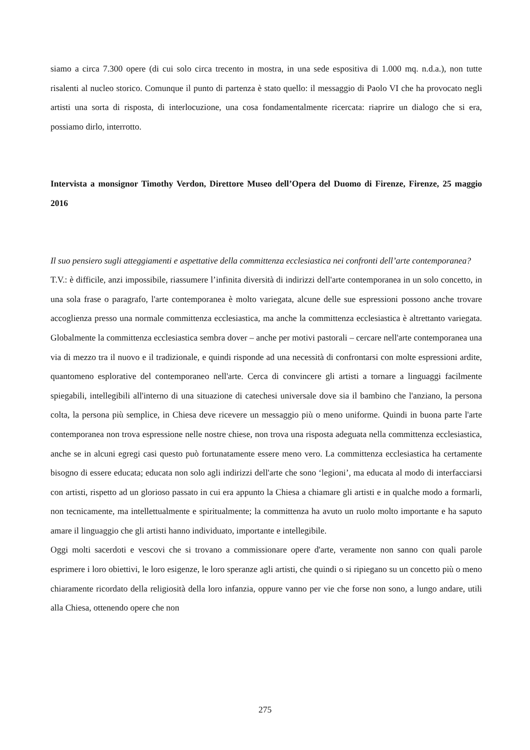siamo a circa 7.300 opere (di cui solo circa trecento in mostra, in una sede espositiva di 1.000 mq. n.d.a.), non tutte risalenti al nucleo storico. Comunque il punto di partenza è stato quello: il messaggio di Paolo VI che ha provocato negli artisti una sorta di risposta, di interlocuzione, una cosa fondamentalmente ricercata: riaprire un dialogo che si era, possiamo dirlo, interrotto.
Intervista a monsignor Timothy Verdon, Direttore Museo dell’Opera del Duomo di Firenze, Firenze, 25 maggio 2016
Il suo pensiero sugli atteggiamenti e aspettative della committenza ecclesiastica nei confronti dell’arte contemporanea?
T.V.: è difficile, anzi impossibile, riassumere l’infinita diversità di indirizzi dell'arte contemporanea in un solo concetto, in una sola frase o paragrafo, l'arte contemporanea è molto variegata, alcune delle sue espressioni possono anche trovare accoglienza presso una normale committenza ecclesiastica, ma anche la committenza ecclesiastica è altrettanto variegata. Globalmente la committenza ecclesiastica sembra dover – anche per motivi pastorali – cercare nell'arte contemporanea una via di mezzo tra il nuovo e il tradizionale, e quindi risponde ad una necessità di confrontarsi con molte espressioni ardite, quantomeno esplorative del contemporaneo nell'arte. Cerca di convincere gli artisti a tornare a linguaggi facilmente spiegabili, intellegibili all'interno di una situazione di catechesi universale dove sia il bambino che l'anziano, la persona colta, la persona più semplice, in Chiesa deve ricevere un messaggio più o meno uniforme. Quindi in buona parte l'arte contemporanea non trova espressione nelle nostre chiese, non trova una risposta adeguata nella committenza ecclesiastica, anche se in alcuni egregi casi questo può fortunatamente essere meno vero. La committenza ecclesiastica ha certamente bisogno di essere educata; educata non solo agli indirizzi dell'arte che sono ‘legioni’, ma educata al modo di interfacciarsi con artisti, rispetto ad un glorioso passato in cui era appunto la Chiesa a chiamare gli artisti e in qualche modo a formarli, non tecnicamente, ma intellettualmente e spiritualmente; la committenza ha avuto un ruolo molto importante e ha saputo amare il linguaggio che gli artisti hanno individuato, importante e intellegibile.
Oggi molti sacerdoti e vescovi che si trovano a commissionare opere d'arte, veramente non sanno con quali parole esprimere i loro obiettivi, le loro esigenze, le loro speranze agli artisti, che quindi o si ripiegano su un concetto più o meno chiaramente ricordato della religiosità della loro infanzia, oppure vanno per vie che forse non sono, a lungo andare, utili alla Chiesa, ottenendo opere che non
275